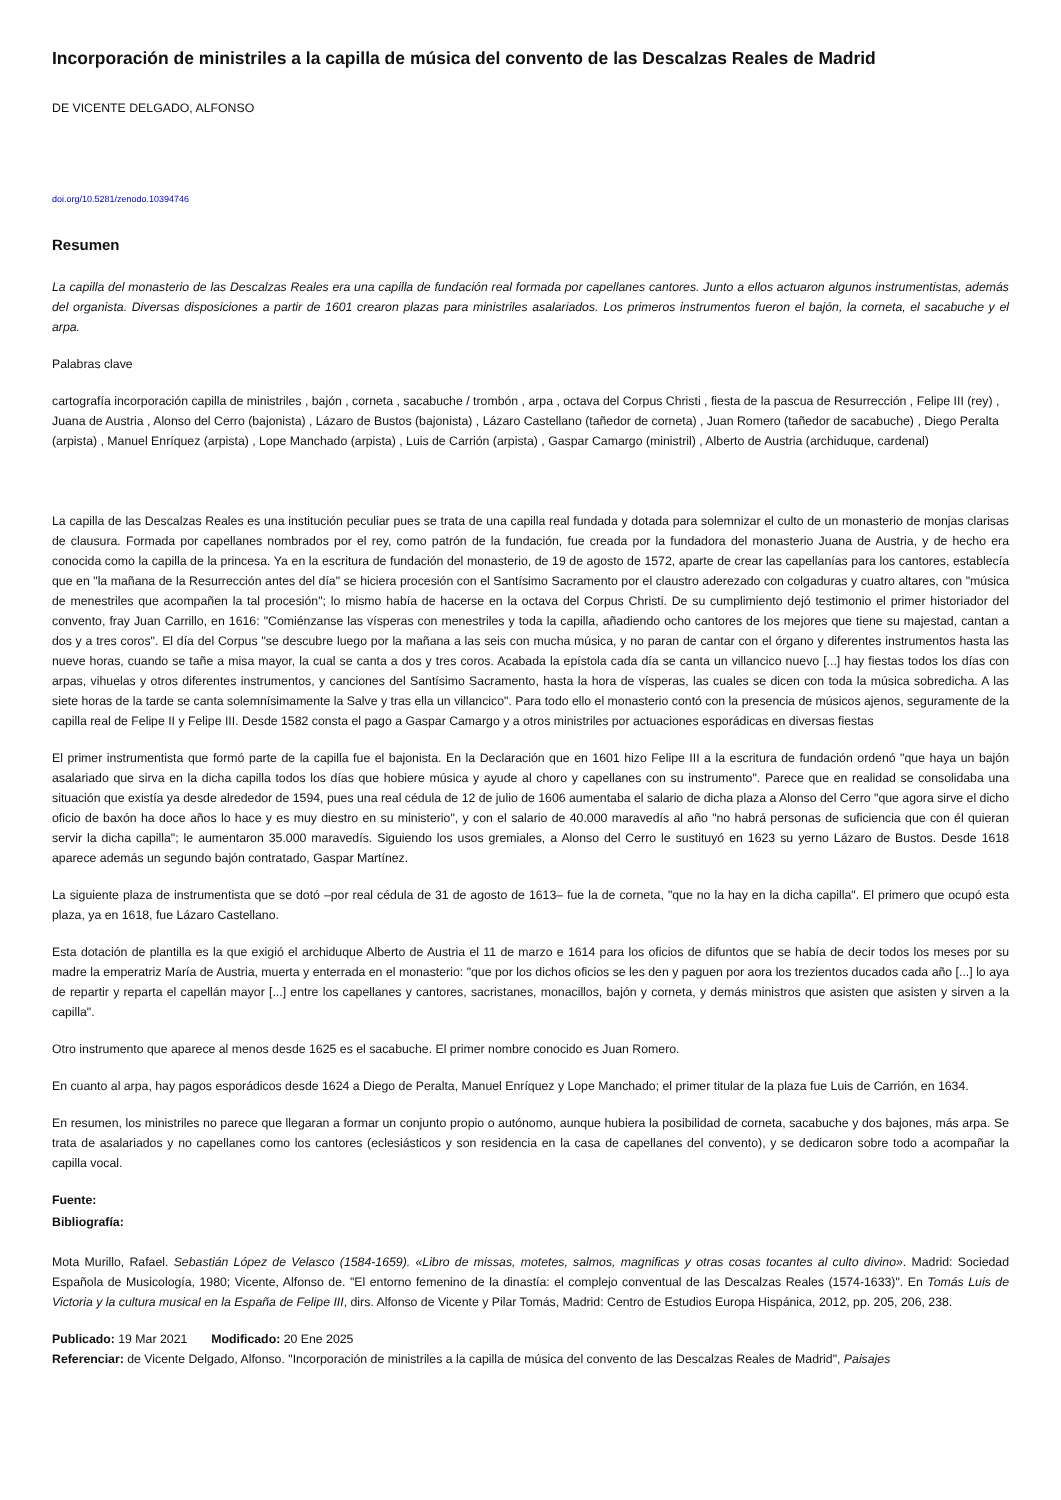Incorporación de ministriles a la capilla de música del convento de las Descalzas Reales de Madrid
DE VICENTE DELGADO, ALFONSO
doi.org/10.5281/zenodo.10394746
Resumen
La capilla del monasterio de las Descalzas Reales era una capilla de fundación real formada por capellanes cantores. Junto a ellos actuaron algunos instrumentistas, además del organista. Diversas disposiciones a partir de 1601 crearon plazas para ministriles asalariados. Los primeros instrumentos fueron el bajón, la corneta, el sacabuche y el arpa.
Palabras clave
cartografía incorporación capilla de ministriles , bajón , corneta , sacabuche / trombón , arpa , octava del Corpus Christi , fiesta de la pascua de Resurrección , Felipe III (rey) , Juana de Austria , Alonso del Cerro (bajonista) , Lázaro de Bustos (bajonista) , Lázaro Castellano (tañedor de corneta) , Juan Romero (tañedor de sacabuche) , Diego Peralta (arpista) , Manuel Enríquez (arpista) , Lope Manchado (arpista) , Luis de Carrión (arpista) , Gaspar Camargo (ministril) , Alberto de Austria (archiduque, cardenal)
La capilla de las Descalzas Reales es una institución peculiar pues se trata de una capilla real fundada y dotada para solemnizar el culto de un monasterio de monjas clarisas de clausura. Formada por capellanes nombrados por el rey, como patrón de la fundación, fue creada por la fundadora del monasterio Juana de Austria, y de hecho era conocida como la capilla de la princesa. Ya en la escritura de fundación del monasterio, de 19 de agosto de 1572, aparte de crear las capellanías para los cantores, establecía que en "la mañana de la Resurrección antes del día" se hiciera procesión con el Santísimo Sacramento por el claustro aderezado con colgaduras y cuatro altares, con "música de menestriles que acompañen la tal procesión"; lo mismo había de hacerse en la octava del Corpus Christi. De su cumplimiento dejó testimonio el primer historiador del convento, fray Juan Carrillo, en 1616: "Comiénzanse las vísperas con menestriles y toda la capilla, añadiendo ocho cantores de los mejores que tiene su majestad, cantan a dos y a tres coros". El día del Corpus "se descubre luego por la mañana a las seis con mucha música, y no paran de cantar con el órgano y diferentes instrumentos hasta las nueve horas, cuando se tañe a misa mayor, la cual se canta a dos y tres coros. Acabada la epístola cada día se canta un villancico nuevo [...] hay fiestas todos los días con arpas, vihuelas y otros diferentes instrumentos, y canciones del Santísimo Sacramento, hasta la hora de vísperas, las cuales se dicen con toda la música sobredicha. A las siete horas de la tarde se canta solemnísimamente la Salve y tras ella un villancico". Para todo ello el monasterio contó con la presencia de músicos ajenos, seguramente de la capilla real de Felipe II y Felipe III. Desde 1582 consta el pago a Gaspar Camargo y a otros ministriles por actuaciones esporádicas en diversas fiestas
El primer instrumentista que formó parte de la capilla fue el bajonista. En la Declaración que en 1601 hizo Felipe III a la escritura de fundación ordenó "que haya un bajón asalariado que sirva en la dicha capilla todos los días que hobiere música y ayude al choro y capellanes con su instrumento". Parece que en realidad se consolidaba una situación que existía ya desde alrededor de 1594, pues una real cédula de 12 de julio de 1606 aumentaba el salario de dicha plaza a Alonso del Cerro "que agora sirve el dicho oficio de baxón ha doce años lo hace y es muy diestro en su ministerio", y con el salario de 40.000 maravedís al año "no habrá personas de suficiencia que con él quieran servir la dicha capilla"; le aumentaron 35.000 maravedís. Siguiendo los usos gremiales, a Alonso del Cerro le sustituyó en 1623 su yerno Lázaro de Bustos. Desde 1618 aparece además un segundo bajón contratado, Gaspar Martínez.
La siguiente plaza de instrumentista que se dotó –por real cédula de 31 de agosto de 1613– fue la de corneta, "que no la hay en la dicha capilla". El primero que ocupó esta plaza, ya en 1618, fue Lázaro Castellano.
Esta dotación de plantilla es la que exigió el archiduque Alberto de Austria el 11 de marzo e 1614 para los oficios de difuntos que se había de decir todos los meses por su madre la emperatriz María de Austria, muerta y enterrada en el monasterio: "que por los dichos oficios se les den y paguen por aora los trezientos ducados cada año [...] lo aya de repartir y reparta el capellán mayor [...] entre los capellanes y cantores, sacristanes, monacillos, bajón y corneta, y demás ministros que asisten que asisten y sirven a la capilla".
Otro instrumento que aparece al menos desde 1625 es el sacabuche. El primer nombre conocido es Juan Romero.
En cuanto al arpa, hay pagos esporádicos desde 1624 a Diego de Peralta, Manuel Enríquez y Lope Manchado; el primer titular de la plaza fue Luis de Carrión, en 1634.
En resumen, los ministriles no parece que llegaran a formar un conjunto propio o autónomo, aunque hubiera la posibilidad de corneta, sacabuche y dos bajones, más arpa. Se trata de asalariados y no capellanes como los cantores (eclesiásticos y son residencia en la casa de capellanes del convento), y se dedicaron sobre todo a acompañar la capilla vocal.
Fuente:
Bibliografía:
Mota Murillo, Rafael. Sebastián López de Velasco (1584-1659). «Libro de missas, motetes, salmos, magnificas y otras cosas tocantes al culto divino». Madrid: Sociedad Española de Musicología, 1980; Vicente, Alfonso de. "El entorno femenino de la dinastía: el complejo conventual de las Descalzas Reales (1574-1633)". En Tomás Luis de Victoria y la cultura musical en la España de Felipe III, dirs. Alfonso de Vicente y Pilar Tomás, Madrid: Centro de Estudios Europa Hispánica, 2012, pp. 205, 206, 238.
Publicado: 19 Mar 2021 Modificado: 20 Ene 2025
Referenciar: de Vicente Delgado, Alfonso. "Incorporación de ministriles a la capilla de música del convento de las Descalzas Reales de Madrid", Paisajes